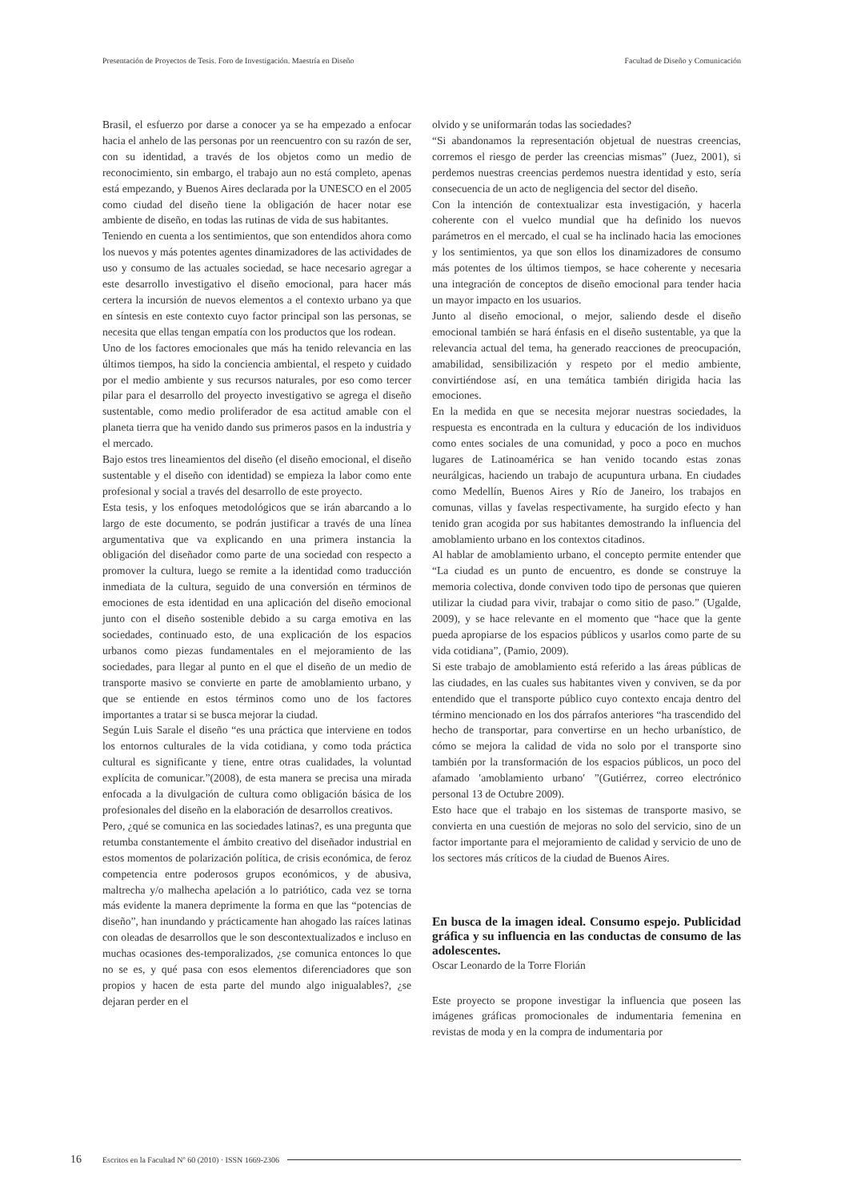Presentación de Proyectos de Tesis. Foro de Investigación. Maestría en Diseño Facultad de Diseño y Comunicación
Brasil, el esfuerzo por darse a conocer ya se ha empezado a enfocar hacia el anhelo de las personas por un reencuentro con su razón de ser, con su identidad, a través de los objetos como un medio de reconocimiento, sin embargo, el trabajo aun no está completo, apenas está empezando, y Buenos Aires declarada por la UNESCO en el 2005 como ciudad del diseño tiene la obligación de hacer notar ese ambiente de diseño, en todas las rutinas de vida de sus habitantes.
Teniendo en cuenta a los sentimientos, que son entendidos ahora como los nuevos y más potentes agentes dinamizadores de las actividades de uso y consumo de las actuales sociedad, se hace necesario agregar a este desarrollo investigativo el diseño emocional, para hacer más certera la incursión de nuevos elementos a el contexto urbano ya que en síntesis en este contexto cuyo factor principal son las personas, se necesita que ellas tengan empatía con los productos que los rodean.
Uno de los factores emocionales que más ha tenido relevancia en las últimos tiempos, ha sido la conciencia ambiental, el respeto y cuidado por el medio ambiente y sus recursos naturales, por eso como tercer pilar para el desarrollo del proyecto investigativo se agrega el diseño sustentable, como medio proliferador de esa actitud amable con el planeta tierra que ha venido dando sus primeros pasos en la industria y el mercado.
Bajo estos tres lineamientos del diseño (el diseño emocional, el diseño sustentable y el diseño con identidad) se empieza la labor como ente profesional y social a través del desarrollo de este proyecto.
Esta tesis, y los enfoques metodológicos que se irán abarcando a lo largo de este documento, se podrán justificar a través de una línea argumentativa que va explicando en una primera instancia la obligación del diseñador como parte de una sociedad con respecto a promover la cultura, luego se remite a la identidad como traducción inmediata de la cultura, seguido de una conversión en términos de emociones de esta identidad en una aplicación del diseño emocional junto con el diseño sostenible debido a su carga emotiva en las sociedades, continuado esto, de una explicación de los espacios urbanos como piezas fundamentales en el mejoramiento de las sociedades, para llegar al punto en el que el diseño de un medio de transporte masivo se convierte en parte de amoblamiento urbano, y que se entiende en estos términos como uno de los factores importantes a tratar si se busca mejorar la ciudad.
Según Luis Sarale el diseño “es una práctica que interviene en todos los entornos culturales de la vida cotidiana, y como toda práctica cultural es significante y tiene, entre otras cualidades, la voluntad explícita de comunicar.”(2008), de esta manera se precisa una mirada enfocada a la divulgación de cultura como obligación básica de los profesionales del diseño en la elaboración de desarrollos creativos.
Pero, ¿qué se comunica en las sociedades latinas?, es una pregunta que retumba constantemente el ámbito creativo del diseñador industrial en estos momentos de polarización política, de crisis económica, de feroz competencia entre poderosos grupos económicos, y de abusiva, maltrecha y/o malhecha apelación a lo patriótico, cada vez se torna más evidente la manera deprimente la forma en que las “potencias de diseño”, han inundando y prácticamente han ahogado las raíces latinas con oleadas de desarrollos que le son descontextualizados e incluso en muchas ocasiones des-temporalizados, ¿se comunica entonces lo que no se es, y qué pasa con esos elementos diferenciadores que son propios y hacen de esta parte del mundo algo inigualables?, ¿se dejaran perder en el
olvido y se uniformarán todas las sociedades?
“Si abandonamos la representación objetual de nuestras creencias, corremos el riesgo de perder las creencias mismas” (Juez, 2001), si perdemos nuestras creencias perdemos nuestra identidad y esto, sería consecuencia de un acto de negligencia del sector del diseño.
Con la intención de contextualizar esta investigación, y hacerla coherente con el vuelco mundial que ha definido los nuevos parámetros en el mercado, el cual se ha inclinado hacia las emociones y los sentimientos, ya que son ellos los dinamizadores de consumo más potentes de los últimos tiempos, se hace coherente y necesaria una integración de conceptos de diseño emocional para tender hacia un mayor impacto en los usuarios.
Junto al diseño emocional, o mejor, saliendo desde el diseño emocional también se hará énfasis en el diseño sustentable, ya que la relevancia actual del tema, ha generado reacciones de preocupación, amabilidad, sensibilización y respeto por el medio ambiente, convirtiéndose así, en una temática también dirigida hacia las emociones.
En la medida en que se necesita mejorar nuestras sociedades, la respuesta es encontrada en la cultura y educación de los individuos como entes sociales de una comunidad, y poco a poco en muchos lugares de Latinoamérica se han venido tocando estas zonas neurálgicas, haciendo un trabajo de acupuntura urbana. En ciudades como Medellín, Buenos Aires y Río de Janeiro, los trabajos en comunas, villas y favelas respectivamente, ha surgido efecto y han tenido gran acogida por sus habitantes demostrando la influencia del amoblamiento urbano en los contextos citadinos.
Al hablar de amoblamiento urbano, el concepto permite entender que “La ciudad es un punto de encuentro, es donde se construye la memoria colectiva, donde conviven todo tipo de personas que quieren utilizar la ciudad para vivir, trabajar o como sitio de paso.” (Ugalde, 2009), y se hace relevante en el momento que “hace que la gente pueda apropiarse de los espacios públicos y usarlos como parte de su vida cotidiana”, (Pamio, 2009).
Si este trabajo de amoblamiento está referido a las áreas públicas de las ciudades, en las cuales sus habitantes viven y conviven, se da por entendido que el transporte público cuyo contexto encaja dentro del término mencionado en los dos párrafos anteriores “ha trascendido del hecho de transportar, para convertirse en un hecho urbanístico, de cómo se mejora la calidad de vida no solo por el transporte sino también por la transformación de los espacios públicos, un poco del afamado ′amoblamiento urbano′ ”(Gutiérrez, correo electrónico personal 13 de Octubre 2009).
Esto hace que el trabajo en los sistemas de transporte masivo, se convierta en una cuestión de mejoras no solo del servicio, sino de un factor importante para el mejoramiento de calidad y servicio de uno de los sectores más críticos de la ciudad de Buenos Aires.
En busca de la imagen ideal. Consumo espejo. Publicidad gráfica y su influencia en las conductas de consumo de las adolescentes.
Oscar Leonardo de la Torre Florián
Este proyecto se propone investigar la influencia que poseen las imágenes gráficas promocionales de indumentaria femenina en revistas de moda y en la compra de indumentaria por
16 Escritos en la Facultad Nº 60 (2010) · ISSN 1669-2306